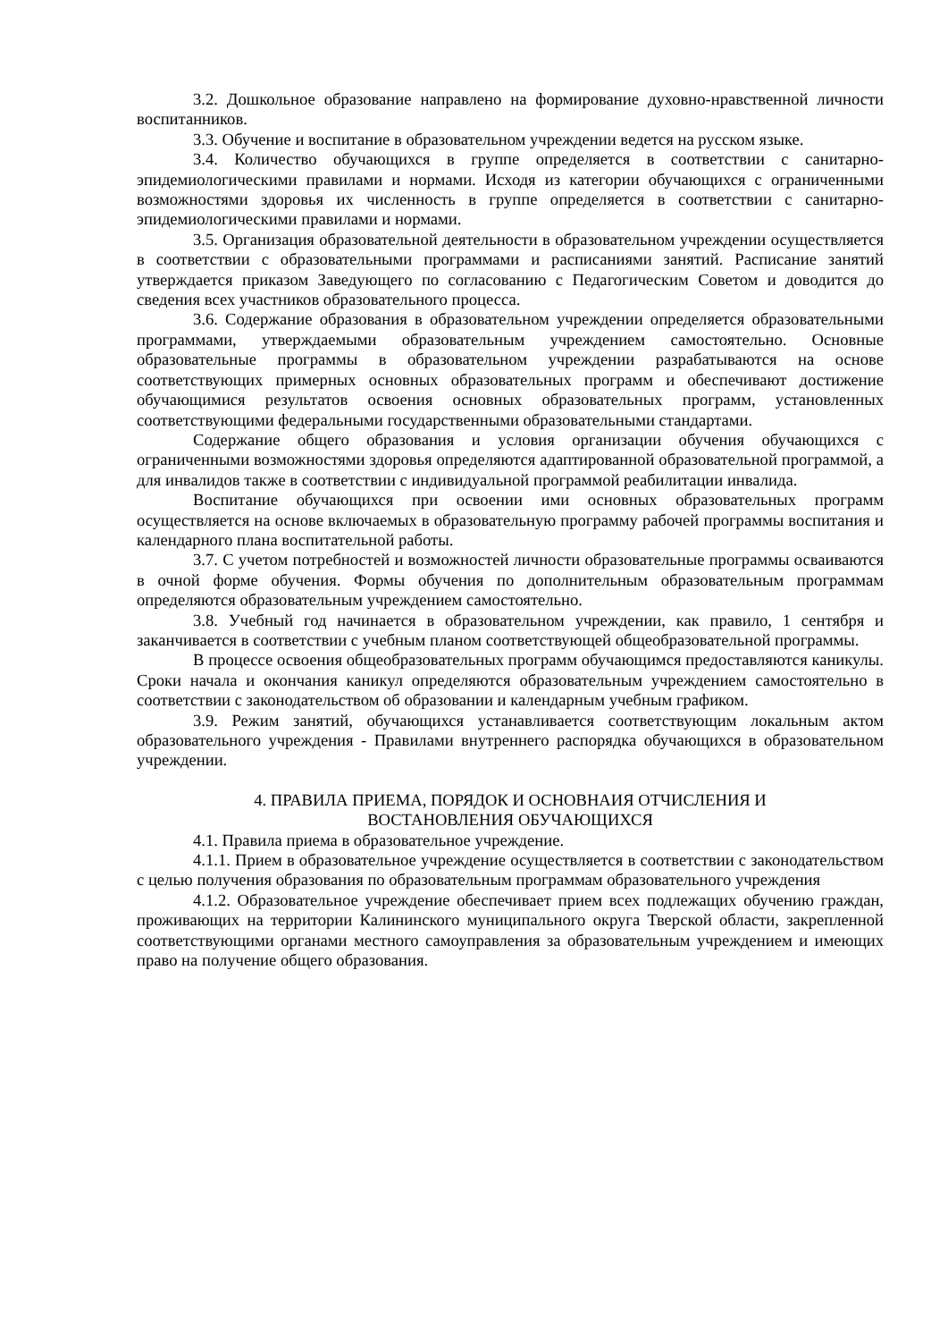3.2. Дошкольное образование направлено на формирование духовно-нравственной личности воспитанников.
3.3. Обучение и воспитание в образовательном учреждении ведется на русском языке.
3.4. Количество обучающихся в группе определяется в соответствии с санитарно-эпидемиологическими правилами и нормами. Исходя из категории обучающихся с ограниченными возможностями здоровья их численность в группе определяется в соответствии с санитарно-эпидемиологическими правилами и нормами.
3.5. Организация образовательной деятельности в образовательном учреждении осуществляется в соответствии с образовательными программами и расписаниями занятий. Расписание занятий утверждается приказом Заведующего по согласованию с Педагогическим Советом и доводится до сведения всех участников образовательного процесса.
3.6. Содержание образования в образовательном учреждении определяется образовательными программами, утверждаемыми образовательным учреждением самостоятельно. Основные образовательные программы в образовательном учреждении разрабатываются на основе соответствующих примерных основных образовательных программ и обеспечивают достижение обучающимися результатов освоения основных образовательных программ, установленных соответствующими федеральными государственными образовательными стандартами.
Содержание общего образования и условия организации обучения обучающихся с ограниченными возможностями здоровья определяются адаптированной образовательной программой, а для инвалидов также в соответствии с индивидуальной программой реабилитации инвалида.
Воспитание обучающихся при освоении ими основных образовательных программ осуществляется на основе включаемых в образовательную программу рабочей программы воспитания и календарного плана воспитательной работы.
3.7. С учетом потребностей и возможностей личности образовательные программы осваиваются в очной форме обучения. Формы обучения по дополнительным образовательным программам определяются образовательным учреждением самостоятельно.
3.8. Учебный год начинается в образовательном учреждении, как правило, 1 сентября и заканчивается в соответствии с учебным планом соответствующей общеобразовательной программы.
В процессе освоения общеобразовательных программ обучающимся предоставляются каникулы. Сроки начала и окончания каникул определяются образовательным учреждением самостоятельно в соответствии с законодательством об образовании и календарным учебным графиком.
3.9. Режим занятий, обучающихся устанавливается соответствующим локальным актом образовательного учреждения - Правилами внутреннего распорядка обучающихся в образовательном учреждении.
4. ПРАВИЛА ПРИЕМА, ПОРЯДОК И ОСНОВНАИЯ ОТЧИСЛЕНИЯ И
ВОСТАНОВЛЕНИЯ ОБУЧАЮЩИХСЯ
4.1. Правила приема в образовательное учреждение.
4.1.1. Прием в образовательное учреждение осуществляется в соответствии с законодательством с целью получения образования по образовательным программам образовательного учреждения
4.1.2. Образовательное учреждение обеспечивает прием всех подлежащих обучению граждан, проживающих на территории Калининского муниципального округа Тверской области, закрепленной соответствующими органами местного самоуправления за образовательным учреждением и имеющих право на получение общего образования.